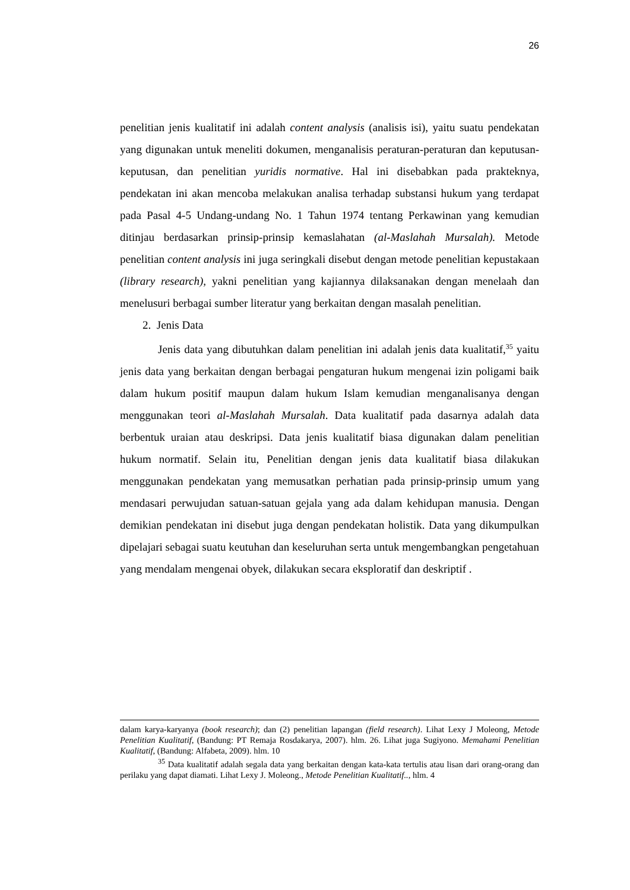26
penelitian jenis kualitatif ini adalah content analysis (analisis isi), yaitu suatu pendekatan yang digunakan untuk meneliti dokumen, menganalisis peraturan-peraturan dan keputusan-keputusan, dan penelitian yuridis normative. Hal ini disebabkan pada prakteknya, pendekatan ini akan mencoba melakukan analisa terhadap substansi hukum yang terdapat pada Pasal 4-5 Undang-undang No. 1 Tahun 1974 tentang Perkawinan yang kemudian ditinjau berdasarkan prinsip-prinsip kemaslahatan (al-Maslahah Mursalah). Metode penelitian content analysis ini juga seringkali disebut dengan metode penelitian kepustakaan (library research), yakni penelitian yang kajiannya dilaksanakan dengan menelaah dan menelusuri berbagai sumber literatur yang berkaitan dengan masalah penelitian.
2. Jenis Data
Jenis data yang dibutuhkan dalam penelitian ini adalah jenis data kualitatif,<sup>35</sup> yaitu jenis data yang berkaitan dengan berbagai pengaturan hukum mengenai izin poligami baik dalam hukum positif maupun dalam hukum Islam kemudian menganalisanya dengan menggunakan teori al-Maslahah Mursalah. Data kualitatif pada dasarnya adalah data berbentuk uraian atau deskripsi. Data jenis kualitatif biasa digunakan dalam penelitian hukum normatif. Selain itu, Penelitian dengan jenis data kualitatif biasa dilakukan menggunakan pendekatan yang memusatkan perhatian pada prinsip-prinsip umum yang mendasari perwujudan satuan-satuan gejala yang ada dalam kehidupan manusia. Dengan demikian pendekatan ini disebut juga dengan pendekatan holistik. Data yang dikumpulkan dipelajari sebagai suatu keutuhan dan keseluruhan serta untuk mengembangkan pengetahuan yang mendalam mengenai obyek, dilakukan secara eksploratif dan deskriptif .
dalam karya-karyanya (book research); dan (2) penelitian lapangan (field research). Lihat Lexy J Moleong, Metode Penelitian Kualitatif, (Bandung: PT Remaja Rosdakarya, 2007). hlm. 26. Lihat juga Sugiyono. Memahami Penelitian Kualitatif, (Bandung: Alfabeta, 2009). hlm. 10
<sup>35</sup> Data kualitatif adalah segala data yang berkaitan dengan kata-kata tertulis atau lisan dari orang-orang dan perilaku yang dapat diamati. Lihat Lexy J. Moleong., Metode Penelitian Kualitatif.., hlm. 4